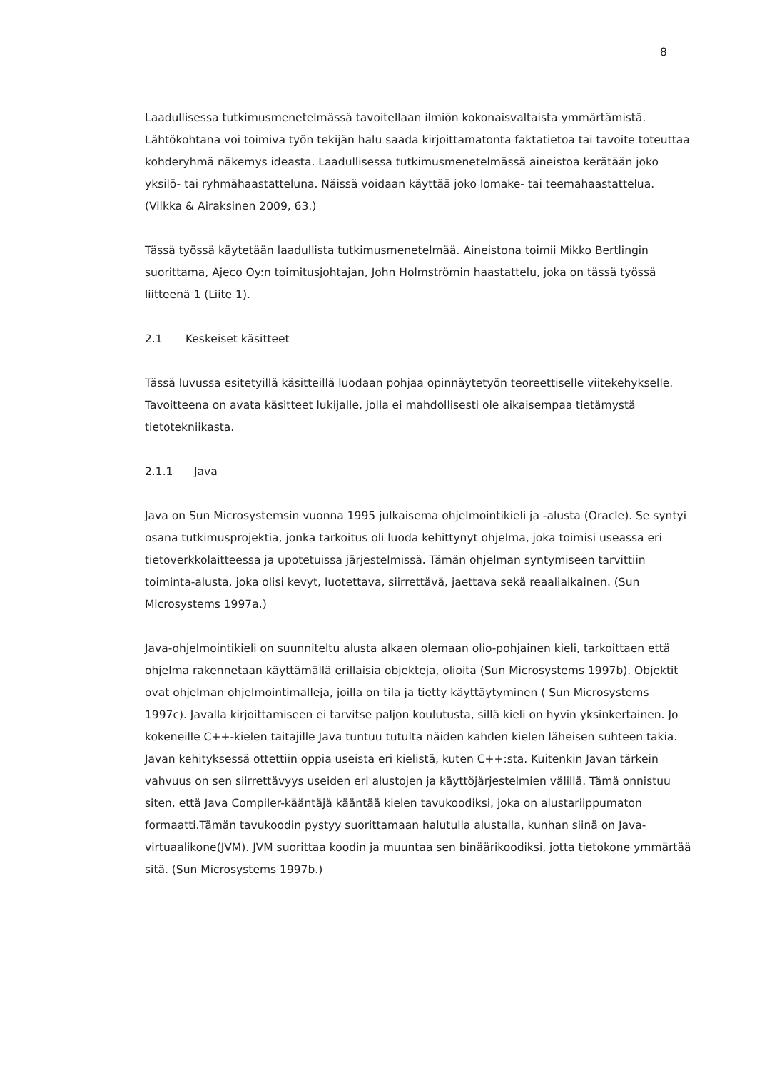8
Laadullisessa tutkimusmenetelmässä tavoitellaan ilmiön kokonaisvaltaista ymmärtämistä. Lähtökohtana voi toimiva työn tekijän halu saada kirjoittamatonta faktatietoa tai tavoite toteuttaa kohderyhmä näkemys ideasta. Laadullisessa tutkimusmenetelmässä aineistoa kerätään joko yksilö- tai ryhmähaastatteluna. Näissä voidaan käyttää joko lomake- tai teemahaastattelua. (Vilkka & Airaksinen 2009, 63.)
Tässä työssä käytetään laadullista tutkimusmenetelmää. Aineistona toimii Mikko Bertlingin suorittama, Ajeco Oy:n toimitusjohtajan, John Holmströmin haastattelu, joka on tässä työssä liitteenä 1 (Liite 1).
2.1 Keskeiset käsitteet
Tässä luvussa esitetyillä käsitteillä luodaan pohjaa opinnäytetyön teoreettiselle viitekehykselle. Tavoitteena on avata käsitteet lukijalle, jolla ei mahdollisesti ole aikaisempaa tietämystä tietotekniikasta.
2.1.1 Java
Java on Sun Microsystemsin vuonna 1995 julkaisema ohjelmointikieli ja -alusta (Oracle). Se syntyi osana tutkimusprojektia, jonka tarkoitus oli luoda kehittynyt ohjelma, joka toimisi useassa eri tietoverkkolaitteessa ja upotetuissa järjestelmissä. Tämän ohjelman syntymiseen tarvittiin toiminta-alusta, joka olisi kevyt, luotettava, siirrettävä, jaettava sekä reaaliaikainen. (Sun Microsystems 1997a.)
Java-ohjelmointikieli on suunniteltu alusta alkaen olemaan olio-pohjainen kieli, tarkoittaen että ohjelma rakennetaan käyttämällä erillaisia objekteja, olioita (Sun Microsystems 1997b). Objektit ovat ohjelman ohjelmointimalleja, joilla on tila ja tietty käyttäytyminen ( Sun Microsystems 1997c). Javalla kirjoittamiseen ei tarvitse paljon koulutusta, sillä kieli on hyvin yksinkertainen. Jo kokeneille C++-kielen taitajille Java tuntuu tutulta näiden kahden kielen läheisen suhteen takia. Javan kehityksessä ottettiin oppia useista eri kielistä, kuten C++:sta. Kuitenkin Javan tärkein vahvuus on sen siirrettävyys useiden eri alustojen ja käyttöjärjestelmien välillä. Tämä onnistuu siten, että Java Compiler-kääntäjä kääntää kielen tavukoodiksi, joka on alustariippumaton formaatti.Tämän tavukoodin pystyy suorittamaan halutulla alustalla, kunhan siinä on Java-virtuaalikone(JVM). JVM suorittaa koodin ja muuntaa sen binäärikoodiksi, jotta tietokone ymmärtää sitä. (Sun Microsystems 1997b.)